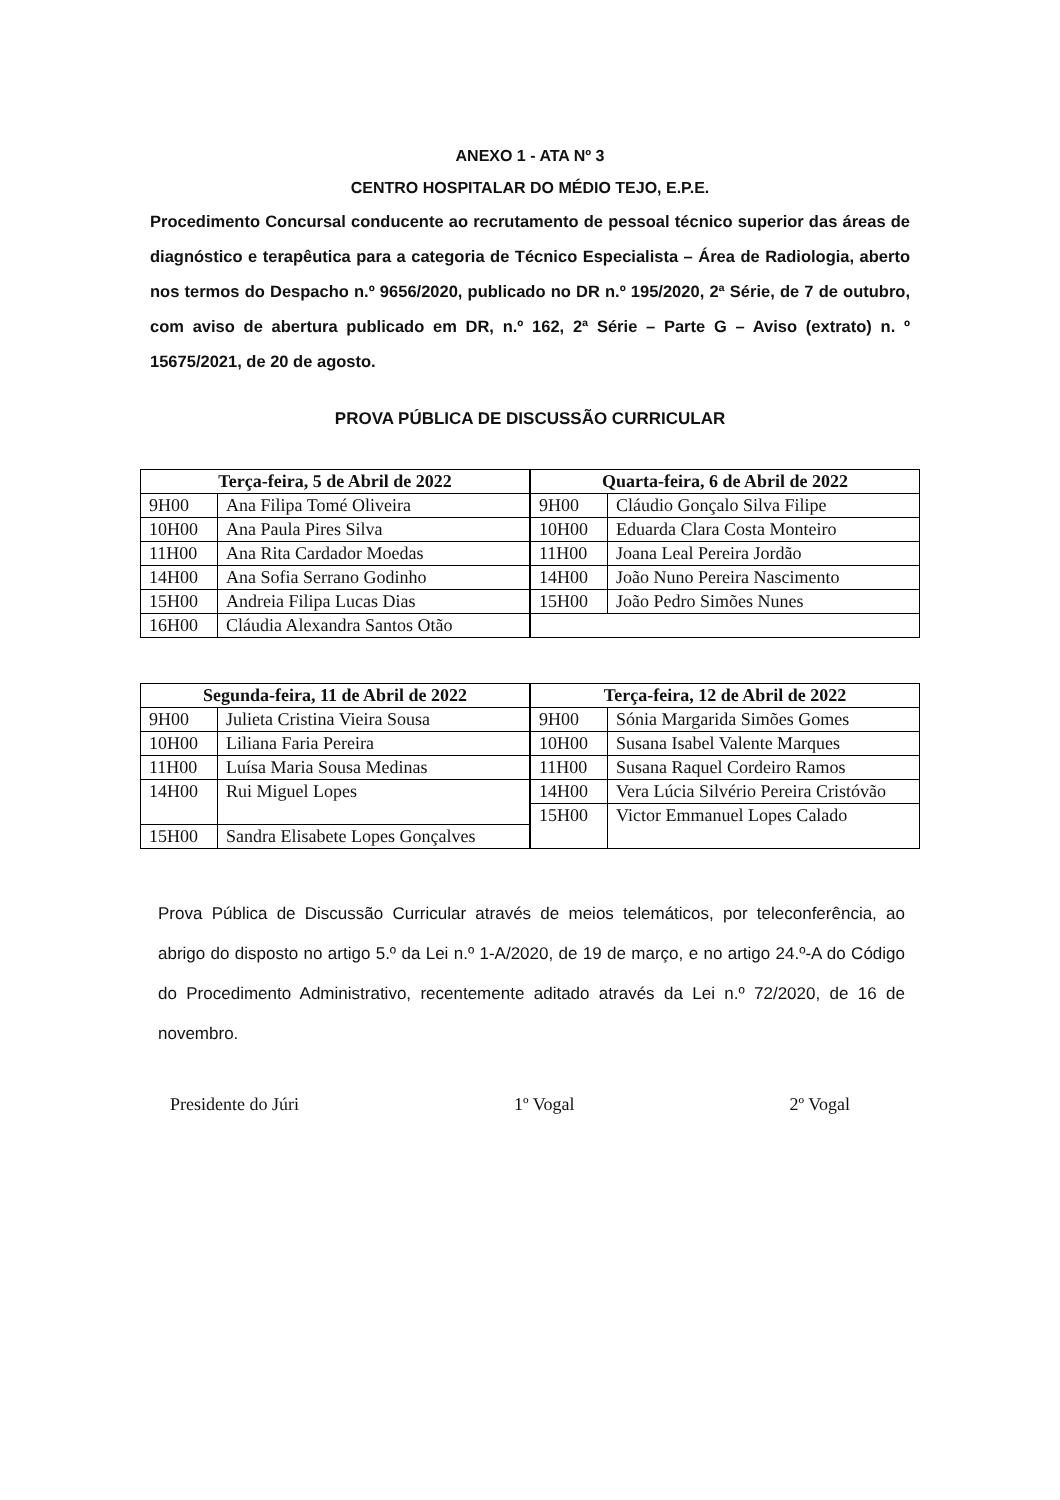ANEXO 1 - ATA Nº 3
CENTRO HOSPITALAR DO MÉDIO TEJO, E.P.E.
Procedimento Concursal conducente ao recrutamento de pessoal técnico superior das áreas de diagnóstico e terapêutica para a categoria de Técnico Especialista – Área de Radiologia, aberto nos termos do Despacho n.º 9656/2020, publicado no DR n.º 195/2020, 2ª Série, de 7 de outubro, com aviso de abertura publicado em DR, n.º 162, 2ª Série – Parte G – Aviso (extrato) n. º 15675/2021, de 20 de agosto.
PROVA PÚBLICA DE DISCUSSÃO CURRICULAR
| Terça-feira, 5 de Abril de 2022 | |
| --- | --- |
| 9H00 | Ana Filipa Tomé Oliveira |
| 10H00 | Ana Paula Pires Silva |
| 11H00 | Ana Rita Cardador Moedas |
| 14H00 | Ana Sofia Serrano Godinho |
| 15H00 | Andreia Filipa Lucas Dias |
| 16H00 | Cláudia Alexandra Santos Otão |
| Quarta-feira, 6 de Abril de 2022 | |
| --- | --- |
| 9H00 | Cláudio Gonçalo Silva Filipe |
| 10H00 | Eduarda Clara Costa Monteiro |
| 11H00 | Joana Leal Pereira Jordão |
| 14H00 | João Nuno Pereira Nascimento |
| 15H00 | João Pedro Simões Nunes |
| Segunda-feira, 11 de Abril de 2022 | |
| --- | --- |
| 9H00 | Julieta Cristina Vieira Sousa |
| 10H00 | Liliana Faria Pereira |
| 11H00 | Luísa Maria Sousa Medinas |
| 14H00 | Rui Miguel Lopes |
| 15H00 | Sandra Elisabete Lopes Gonçalves |
| Terça-feira, 12 de Abril de 2022 | |
| --- | --- |
| 9H00 | Sónia Margarida Simões Gomes |
| 10H00 | Susana Isabel Valente Marques |
| 11H00 | Susana Raquel Cordeiro Ramos |
| 14H00 | Vera Lúcia Silvério Pereira Cristóvão |
| 15H00 | Victor Emmanuel Lopes Calado |
Prova Pública de Discussão Curricular através de meios telemáticos, por teleconferência, ao abrigo do disposto no artigo 5.º da Lei n.º 1-A/2020, de 19 de março, e no artigo 24.º-A do Código do Procedimento Administrativo, recentemente aditado através da Lei n.º 72/2020, de 16 de novembro.
Presidente do Júri 1º Vogal 2º Vogal